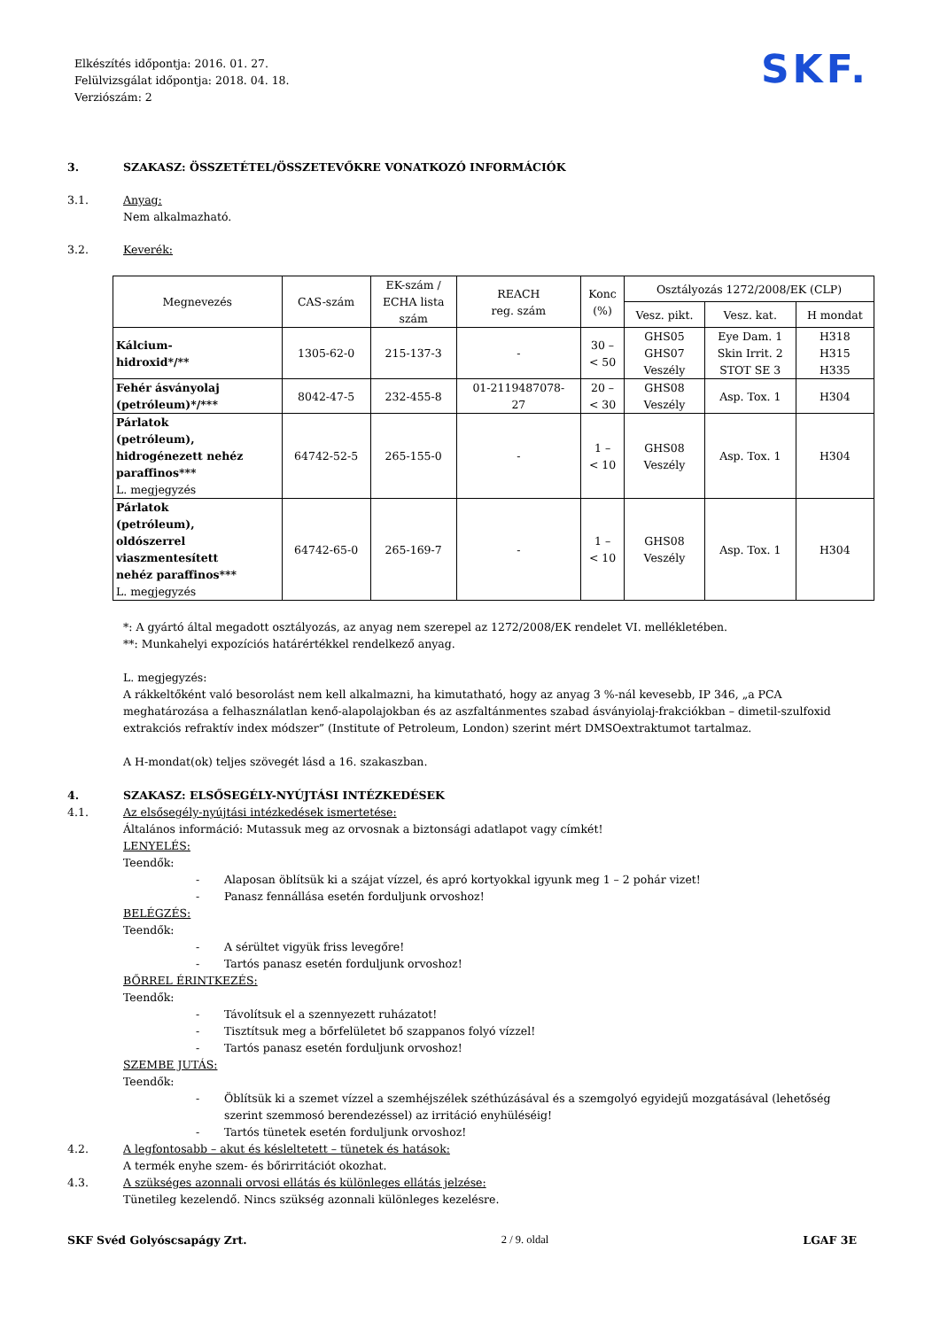Elkészítés időpontja: 2016. 01. 27.
Felülvizsgálat időpontja: 2018. 04. 18.
Verziószám: 2
SKF.
3. SZAKASZ: ÖSSZETÉTEL/ÖSSZETEVŐKRE VONATKOZÓ INFORMÁCIÓK
3.1. Anyag:
Nem alkalmazható.
3.2. Keverék:
| Megnevezés | CAS-szám | EK-szám / ECHA lista szám | REACH reg. szám | Konc (%) | Osztályozás 1272/2008/EK (CLP) | | |
| --- | --- | --- | --- | --- | --- | --- | --- |
| | | | | | Vesz. pikt. | Vesz. kat. | H mondat |
| Kálcium- hidroxid*/** | 1305-62-0 | 215-137-3 | - | 30 – < 50 | GHS05 GHS07 Veszély | Eye Dam. 1 Skin Irrit. 2 STOT SE 3 | H318 H315 H335 |
| Fehér ásványolaj (petróleum)*/*** | 8042-47-5 | 232-455-8 | 01-2119487078- 27 | 20 – < 30 | GHS08 Veszély | Asp. Tox. 1 | H304 |
| Párlatok (petróleum), hidrogénezett nehéz paraffinos*** L. megjegyzés | 64742-52-5 | 265-155-0 | - | 1 – < 10 | GHS08 Veszély | Asp. Tox. 1 | H304 |
| Párlatok (petróleum), oldószerrel viaszmentesített nehéz paraffinos*** L. megjegyzés | 64742-65-0 | 265-169-7 | - | 1 – < 10 | GHS08 Veszély | Asp. Tox. 1 | H304 |
*: A gyártó által megadott osztályozás, az anyag nem szerepel az 1272/2008/EK rendelet VI. mellékletében.
**: Munkahelyi expozíciós határértékkel rendelkező anyag.
L. megjegyzés:
A rákkeltőként való besorolást nem kell alkalmazni, ha kimutatható, hogy az anyag 3 %-nál kevesebb, IP 346, „a PCA meghatározása a felhasználatlan kenő-alapolajokban és az aszfaltánmentes szabad ásványiolaj-frakciókban – dimetil-szulfoxid extrakciós refraktív index módszer” (Institute of Petroleum, London) szerint mért DMSOextraktumot tartalmaz.
A H-mondat(ok) teljes szövegét lásd a 16. szakaszban.
4. SZAKASZ: ELSŐSEGÉLY-NYÚJTÁSI INTÉZKEDÉSEK
4.1. Az elsősegély-nyújtási intézkedések ismertetése:
Általános információ: Mutassuk meg az orvosnak a biztonsági adatlapot vagy címkét!
LENYELÉS:
Teendők:
- Alaposan öblítsük ki a szájat vízzel, és apró kortyokkal igyunk meg 1 – 2 pohár vizet!
- Panasz fennállása esetén forduljunk orvoshoz!
BELÉGZÉS:
Teendők:
- A sérültet vigyük friss levegőre!
- Tartós panasz esetén forduljunk orvoshoz!
BŐRREL ÉRINTKEZÉS:
Teendők:
- Távolítsuk el a szennyezett ruházatot!
- Tisztítsuk meg a bőrfelületet bő szappanos folyó vízzel!
- Tartós panasz esetén forduljunk orvoshoz!
SZEMBE JUTÁS:
Teendők:
- Öblítsük ki a szemet vízzel a szemhéjszélek széthúzásával és a szemgolyó egyidejű mozgatásával (lehetőség szerint szemmosó berendezéssel) az irritáció enyhüléséig!
- Tartós tünetek esetén forduljunk orvoshoz!
4.2. A legfontosabb – akut és késleltetett – tünetek és hatások:
A termék enyhe szem- és bőrirritációt okozhat.
4.3. A szükséges azonnali orvosi ellátás és különleges ellátás jelzése:
Tünetileg kezelendő. Nincs szükség azonnali különleges kezelésre.
SKF Svéd Golyóscsapágy Zrt. 2 / 9. oldal LGAF 3E